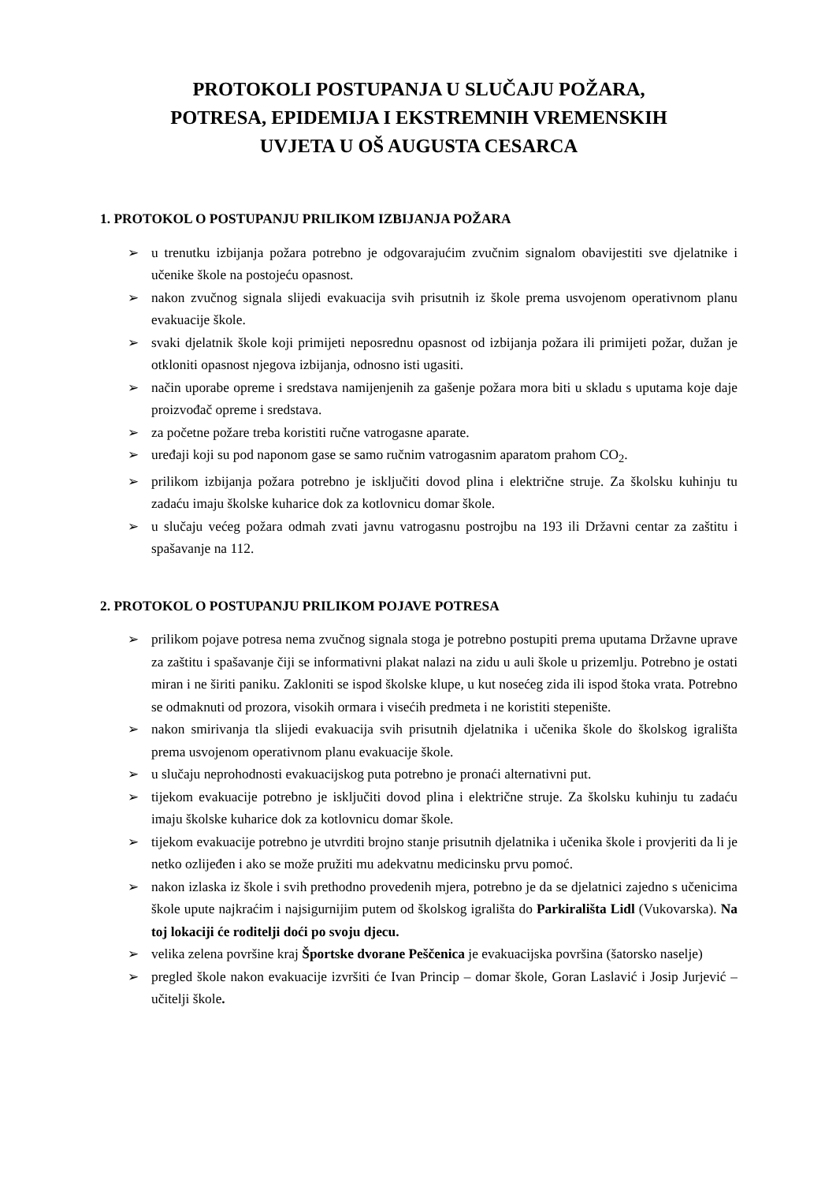PROTOKOLI POSTUPANJA U SLUČAJU POŽARA,
POTRESA, EPIDEMIJA I EKSTREMNIH VREMENSKIH
UVJETA U OŠ AUGUSTA CESARCA
1. PROTOKOL O POSTUPANJU PRILIKOM IZBIJANJA POŽARA
➢ u trenutku izbijanja požara potrebno je odgovarajućim zvučnim signalom obavijestiti sve djelatnike i učenike škole na postojeću opasnost.
➢ nakon zvučnog signala slijedi evakuacija svih prisutnih iz škole prema usvojenom operativnom planu evakuacije škole.
➢ svaki djelatnik škole koji primijeti neposrednu opasnost od izbijanja požara ili primijeti požar, dužan je otkloniti opasnost njegova izbijanja, odnosno isti ugasiti.
➢ način uporabe opreme i sredstava namijenjenih za gašenje požara mora biti u skladu s uputama koje daje proizvođač opreme i sredstava.
➢ za početne požare treba koristiti ručne vatrogasne aparate.
➢ uređaji koji su pod naponom gase se samo ručnim vatrogasnim aparatom prahom CO<sub>2</sub>.
➢ prilikom izbijanja požara potrebno je isključiti dovod plina i električne struje. Za školsku kuhinju tu zadaću imaju školske kuharice dok za kotlovnicu domar škole.
➢ u slučaju većeg požara odmah zvati javnu vatrogasnu postrojbu na 193 ili Državni centar za zaštitu i spašavanje na 112.
2. PROTOKOL O POSTUPANJU PRILIKOM POJAVE POTRESA
➢ prilikom pojave potresa nema zvučnog signala stoga je potrebno postupiti prema uputama Državne uprave za zaštitu i spašavanje čiji se informativni plakat nalazi na zidu u auli škole u prizemlju. Potrebno je ostati miran i ne širiti paniku. Zakloniti se ispod školske klupe, u kut nosećeg zida ili ispod štoka vrata. Potrebno se odmaknuti od prozora, visokih ormara i visećih predmeta i ne koristiti stepenište.
➢ nakon smirivanja tla slijedi evakuacija svih prisutnih djelatnika i učenika škole do školskog igrališta prema usvojenom operativnom planu evakuacije škole.
➢ u slučaju neprohodnosti evakuacijskog puta potrebno je pronaći alternativni put.
➢ tijekom evakuacije potrebno je isključiti dovod plina i električne struje. Za školsku kuhinju tu zadaću imaju školske kuharice dok za kotlovnicu domar škole.
➢ tijekom evakuacije potrebno je utvrditi brojno stanje prisutnih djelatnika i učenika škole i provjeriti da li je netko ozlijeđen i ako se može pružiti mu adekvatnu medicinsku prvu pomoć.
➢ nakon izlaska iz škole i svih prethodno provedenih mjera, potrebno je da se djelatnici zajedno s učenicima škole upute najkraćim i najsigurnijim putem od školskog igrališta do Parkirališta Lidl (Vukovarska). Na toj lokaciji će roditelji doći po svoju djecu.
➢ velika zelena površine kraj Športske dvorane Peščenica je evakuacijska površina (šatorsko naselje)
➢ pregled škole nakon evakuacije izvršiti će Ivan Princip – domar škole, Goran Laslavić i Josip Jurjević – učitelji škole.